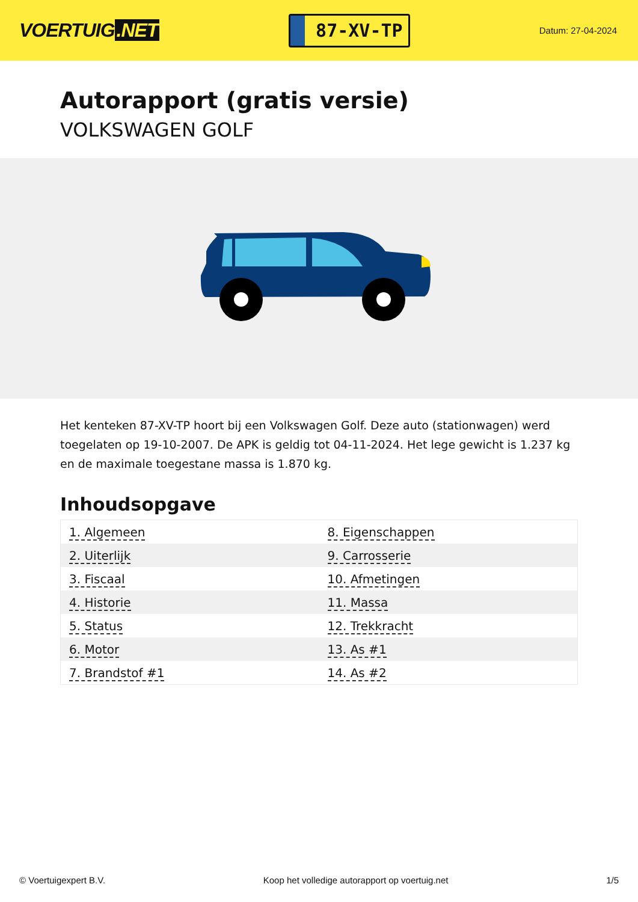VOERTUIG.NET
87-XV-TP
Datum: 27-04-2024
Autorapport (gratis versie)
VOLKSWAGEN GOLF
Het kenteken 87-XV-TP hoort bij een Volkswagen Golf. Deze auto (stationwagen) werd toegelaten op 19-10-2007. De APK is geldig tot 04-11-2024. Het lege gewicht is 1.237 kg en de maximale toegestane massa is 1.870 kg.
Inhoudsopgave
| 1. Algemeen | 8. Eigenschappen |
| 2. Uiterlijk | 9. Carrosserie |
| 3. Fiscaal | 10. Afmetingen |
| 4. Historie | 11. Massa |
| 5. Status | 12. Trekkracht |
| 6. Motor | 13. As #1 |
| 7. Brandstof #1 | 14. As #2 |
© Voertuigexpert B.V. Koop het volledige autorapport op voertuig.net 1/5